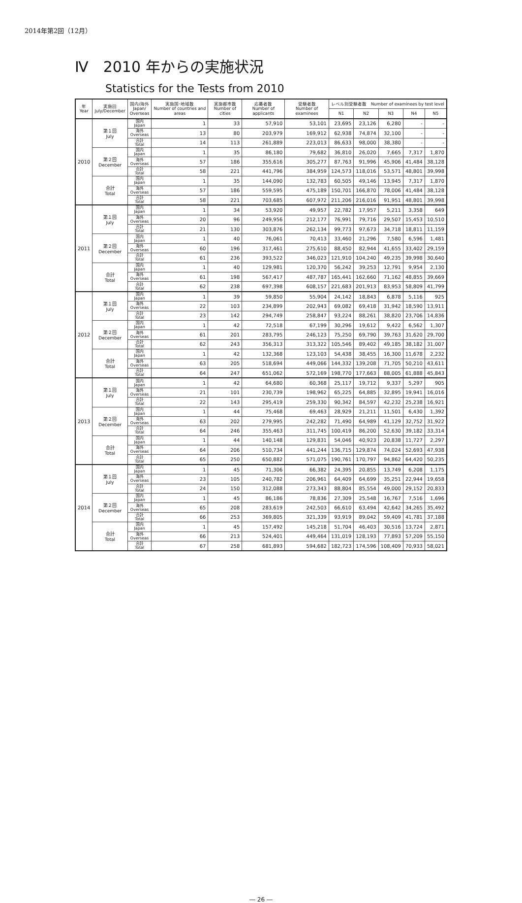2014年第2回（12月）
Ⅳ　2010 年からの実施状況
Statistics for the Tests from 2010
| 年 Year | 実施回 July/December | 国内/海外 Japan/ Overseas | 実施国･地域数 Number of countries and areas | 実施都市数 Number of cities | 応募者数 Number of applicants | 受験者数 Number of examinees | レベル別受験者数 Number of examinees by test level | | | | |
| --- | --- | --- | --- | --- | --- | --- | --- | --- | --- | --- | --- |
| | | | | | | | N1 | N2 | N3 | N4 | N5 |
| 2010 | 第１回 July | 国内 Japan | 1 | 33 | 57,910 | 53,101 | 23,695 | 23,126 | 6,280 | - | - |
| | | 海外 Overseas | 13 | 80 | 203,979 | 169,912 | 62,938 | 74,874 | 32,100 | - | - |
| | | 合計 Total | 14 | 113 | 261,889 | 223,013 | 86,633 | 98,000 | 38,380 | - | - |
| | 第２回 December | 国内 Japan | 1 | 35 | 86,180 | 79,682 | 36,810 | 26,020 | 7,665 | 7,317 | 1,870 |
| | | 海外 Overseas | 57 | 186 | 355,616 | 305,277 | 87,763 | 91,996 | 45,906 | 41,484 | 38,128 |
| | | 合計 Total | 58 | 221 | 441,796 | 384,959 | 124,573 | 118,016 | 53,571 | 48,801 | 39,998 |
| | 合計 Total | 国内 Japan | 1 | 35 | 144,090 | 132,783 | 60,505 | 49,146 | 13,945 | 7,317 | 1,870 |
| | | 海外 Overseas | 57 | 186 | 559,595 | 475,189 | 150,701 | 166,870 | 78,006 | 41,484 | 38,128 |
| | | 合計 Total | 58 | 221 | 703,685 | 607,972 | 211,206 | 216,016 | 91,951 | 48,801 | 39,998 |
| 2011 | 第１回 July | 国内 Japan | 1 | 34 | 53,920 | 49,957 | 22,782 | 17,957 | 5,211 | 3,358 | 649 |
| | | 海外 Overseas | 20 | 96 | 249,956 | 212,177 | 76,991 | 79,716 | 29,507 | 15,453 | 10,510 |
| | | 合計 Total | 21 | 130 | 303,876 | 262,134 | 99,773 | 97,673 | 34,718 | 18,811 | 11,159 |
| | 第２回 December | 国内 Japan | 1 | 40 | 76,061 | 70,413 | 33,460 | 21,296 | 7,580 | 6,596 | 1,481 |
| | | 海外 Overseas | 60 | 196 | 317,461 | 275,610 | 88,450 | 82,944 | 41,655 | 33,402 | 29,159 |
| | | 合計 Total | 61 | 236 | 393,522 | 346,023 | 121,910 | 104,240 | 49,235 | 39,998 | 30,640 |
| | 合計 Total | 国内 Japan | 1 | 40 | 129,981 | 120,370 | 56,242 | 39,253 | 12,791 | 9,954 | 2,130 |
| | | 海外 Overseas | 61 | 198 | 567,417 | 487,787 | 165,441 | 162,660 | 71,162 | 48,855 | 39,669 |
| | | 合計 Total | 62 | 238 | 697,398 | 608,157 | 221,683 | 201,913 | 83,953 | 58,809 | 41,799 |
| 2012 | 第１回 July | 国内 Japan | 1 | 39 | 59,850 | 55,904 | 24,142 | 18,843 | 6,878 | 5,116 | 925 |
| | | 海外 Overseas | 22 | 103 | 234,899 | 202,943 | 69,082 | 69,418 | 31,942 | 18,590 | 13,911 |
| | | 合計 Total | 23 | 142 | 294,749 | 258,847 | 93,224 | 88,261 | 38,820 | 23,706 | 14,836 |
| | 第２回 December | 国内 Japan | 1 | 42 | 72,518 | 67,199 | 30,296 | 19,612 | 9,422 | 6,562 | 1,307 |
| | | 海外 Overseas | 61 | 201 | 283,795 | 246,123 | 75,250 | 69,790 | 39,763 | 31,620 | 29,700 |
| | | 合計 Total | 62 | 243 | 356,313 | 313,322 | 105,546 | 89,402 | 49,185 | 38,182 | 31,007 |
| | 合計 Total | 国内 Japan | 1 | 42 | 132,368 | 123,103 | 54,438 | 38,455 | 16,300 | 11,678 | 2,232 |
| | | 海外 Overseas | 63 | 205 | 518,694 | 449,066 | 144,332 | 139,208 | 71,705 | 50,210 | 43,611 |
| | | 合計 Total | 64 | 247 | 651,062 | 572,169 | 198,770 | 177,663 | 88,005 | 61,888 | 45,843 |
| 2013 | 第１回 July | 国内 Japan | 1 | 42 | 64,680 | 60,368 | 25,117 | 19,712 | 9,337 | 5,297 | 905 |
| | | 海外 Overseas | 21 | 101 | 230,739 | 198,962 | 65,225 | 64,885 | 32,895 | 19,941 | 16,016 |
| | | 合計 Total | 22 | 143 | 295,419 | 259,330 | 90,342 | 84,597 | 42,232 | 25,238 | 16,921 |
| | 第２回 December | 国内 Japan | 1 | 44 | 75,468 | 69,463 | 28,929 | 21,211 | 11,501 | 6,430 | 1,392 |
| | | 海外 Overseas | 63 | 202 | 279,995 | 242,282 | 71,490 | 64,989 | 41,129 | 32,752 | 31,922 |
| | | 合計 Total | 64 | 246 | 355,463 | 311,745 | 100,419 | 86,200 | 52,630 | 39,182 | 33,314 |
| | 合計 Total | 国内 Japan | 1 | 44 | 140,148 | 129,831 | 54,046 | 40,923 | 20,838 | 11,727 | 2,297 |
| | | 海外 Overseas | 64 | 206 | 510,734 | 441,244 | 136,715 | 129,874 | 74,024 | 52,693 | 47,938 |
| | | 合計 Total | 65 | 250 | 650,882 | 571,075 | 190,761 | 170,797 | 94,862 | 64,420 | 50,235 |
| 2014 | 第１回 July | 国内 Japan | 1 | 45 | 71,306 | 66,382 | 24,395 | 20,855 | 13,749 | 6,208 | 1,175 |
| | | 海外 Overseas | 23 | 105 | 240,782 | 206,961 | 64,409 | 64,699 | 35,251 | 22,944 | 19,658 |
| | | 合計 Total | 24 | 150 | 312,088 | 273,343 | 88,804 | 85,554 | 49,000 | 29,152 | 20,833 |
| | 第２回 December | 国内 Japan | 1 | 45 | 86,186 | 78,836 | 27,309 | 25,548 | 16,767 | 7,516 | 1,696 |
| | | 海外 Overseas | 65 | 208 | 283,619 | 242,503 | 66,610 | 63,494 | 42,642 | 34,265 | 35,492 |
| | | 合計 Total | 66 | 253 | 369,805 | 321,339 | 93,919 | 89,042 | 59,409 | 41,781 | 37,188 |
| | 合計 Total | 国内 Japan | 1 | 45 | 157,492 | 145,218 | 51,704 | 46,403 | 30,516 | 13,724 | 2,871 |
| | | 海外 Overseas | 66 | 213 | 524,401 | 449,464 | 131,019 | 128,193 | 77,893 | 57,209 | 55,150 |
| | | 合計 Total | 67 | 258 | 681,893 | 594,682 | 182,723 | 174,596 | 108,409 | 70,933 | 58,021 |
― 26 ―